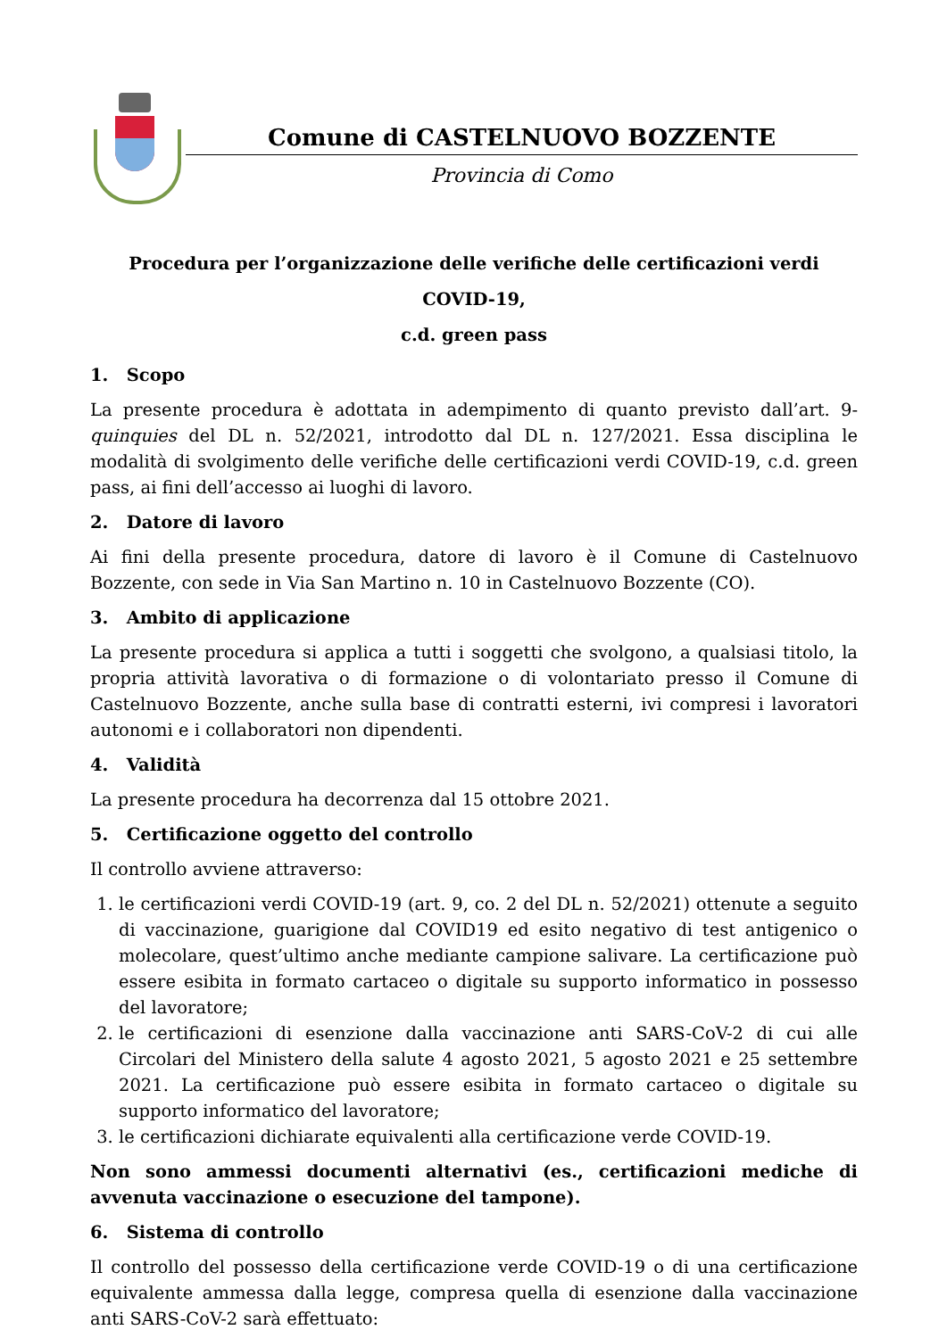Comune di CASTELNUOVO BOZZENTE
Provincia di Como
Procedura per l’organizzazione delle verifiche delle certificazioni verdi COVID-19,
c.d. green pass
1. Scopo
La presente procedura è adottata in adempimento di quanto previsto dall’art. 9-quinquies del DL n. 52/2021, introdotto dal DL n. 127/2021. Essa disciplina le modalità di svolgimento delle verifiche delle certificazioni verdi COVID-19, c.d. green pass, ai fini dell’accesso ai luoghi di lavoro.
2. Datore di lavoro
Ai fini della presente procedura, datore di lavoro è il Comune di Castelnuovo Bozzente, con sede in Via San Martino n. 10 in Castelnuovo Bozzente (CO).
3. Ambito di applicazione
La presente procedura si applica a tutti i soggetti che svolgono, a qualsiasi titolo, la propria attività lavorativa o di formazione o di volontariato presso il Comune di Castelnuovo Bozzente, anche sulla base di contratti esterni, ivi compresi i lavoratori autonomi e i collaboratori non dipendenti.
4. Validità
La presente procedura ha decorrenza dal 15 ottobre 2021.
5. Certificazione oggetto del controllo
Il controllo avviene attraverso:
1. le certificazioni verdi COVID-19 (art. 9, co. 2 del DL n. 52/2021) ottenute a seguito di vaccinazione, guarigione dal COVID19 ed esito negativo di test antigenico o molecolare, quest’ultimo anche mediante campione salivare. La certificazione può essere esibita in formato cartaceo o digitale su supporto informatico in possesso del lavoratore;
2. le certificazioni di esenzione dalla vaccinazione anti SARS-CoV-2 di cui alle Circolari del Ministero della salute 4 agosto 2021, 5 agosto 2021 e 25 settembre 2021. La certificazione può essere esibita in formato cartaceo o digitale su supporto informatico del lavoratore;
3. le certificazioni dichiarate equivalenti alla certificazione verde COVID-19.
Non sono ammessi documenti alternativi (es., certificazioni mediche di avvenuta vaccinazione o esecuzione del tampone).
6. Sistema di controllo
Il controllo del possesso della certificazione verde COVID-19 o di una certificazione equivalente ammessa dalla legge, compresa quella di esenzione dalla vaccinazione anti SARS-CoV-2 sarà effettuato: